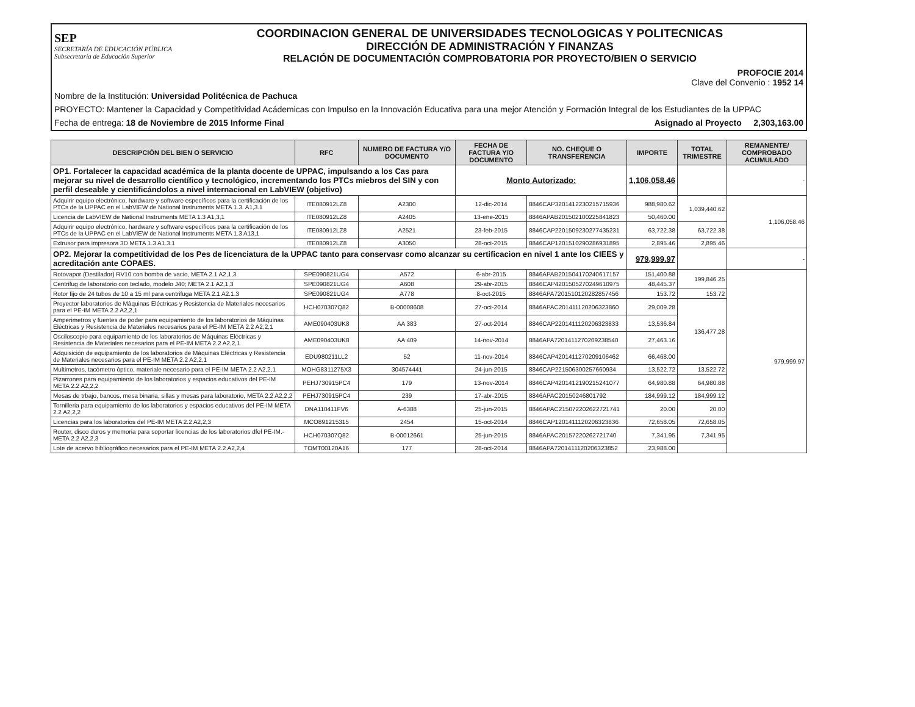SEP
SECRETARÍA DE EDUCACIÓN PÚBLICA
Subsecretaría de Educación Superior
COORDINACION GENERAL DE UNIVERSIDADES TECNOLOGICAS Y POLITECNICAS
DIRECCIÓN DE ADMINISTRACIÓN Y FINANZAS
RELACIÓN DE DOCUMENTACIÓN COMPROBATORIA POR PROYECTO/BIEN O SERVICIO
PROFOCIE 2014
Clave del Convenio : 1952 14
Nombre de la Institución: Universidad Politécnica de Pachuca
PROYECTO: Mantener la Capacidad y Competitividad Acádemicas con Impulso en la Innovación Educativa para una mejor Atención y Formación Integral de los Estudiantes de la UPPAC
Fecha de entrega: 18 de Noviembre de 2015 Informe Final Asignado al Proyecto 2,303,163.00
| DESCRIPCIÓN DEL BIEN O SERVICIO | RFC | NUMERO DE FACTURA Y/O DOCUMENTO | FECHA DE FACTURA Y/O DOCUMENTO | NO. CHEQUE O TRANSFERENCIA | IMPORTE | TOTAL TRIMESTRE | REMANENTE/ COMPROBADO ACUMULADO |
| --- | --- | --- | --- | --- | --- | --- | --- |
| OP1. Fortalecer la capacidad académica de la planta docente de UPPAC, impulsando a los Cas para mejorar su nivel de desarrollo científico y tecnológico, incrementando los PTCs miebros del SIN y con perfil deseable y cientificándolos a nivel internacional en LabVIEW (objetivo) | | | Monto Autorizado: | | 1,106,058.46 | | - |
| Adquirir equipo electrónico, hardware y software específicos para la certificación de los PTCs de la UPPAC en el LabVIEW de National Instruments META 1.3. A1,3.1 | ITE080912LZ8 | A2300 | 12-dic-2014 | 8846CAP3201412230215715936 | 988,980.62 | 1,039,440.62 | 1,106,058.46 |
| Licencia de LabVIEW de National Instruments META 1.3 A1,3,1 | ITE080912LZ8 | A2405 | 13-ene-2015 | 8846APAB201502100225841823 | 50,460.00 | | |
| Adquirir equipo electrónico, hardware y software específicos para la certificación de los PTCs de la UPPAC en el LabVIEW de National Instruments META 1.3 A13,1 | ITE080912LZ8 | A2521 | 23-feb-2015 | 8846CAP2201509230277435231 | 63,722.38 | 63,722.38 | |
| Extrusor para impresora 3D META 1.3 A1.3.1 | ITE080912LZ8 | A3050 | 28-oct-2015 | 8846CAP1201510290286931895 | 2,895.46 | 2,895.46 | |
| OP2. Mejorar la competitividad de los Pes de licenciatura de la UPPAC tanto para conservasr como alcanzar su certificacion en nivel 1 ante los CIEES y acreditación ante COPAES. | | | | | 979,999.97 | | - |
| Rotovapor (Destilador) RV10 con bomba de vacio, META 2.1 A2,1,3 | SPE090821UG4 | A572 | 6-abr-2015 | 8846APAB201504170240617157 | 151,400.88 | 199,846.25 | 979,999.97 |
| Centrifug de laboratorio con teclado, modelo J40; META 2.1 A2,1,3 | SPE090821UG4 | A608 | 29-abr-2015 | 8846CAP4201505270249610975 | 48,445.37 | | |
| Rotor fijo de 24 tubos de 10 a 15 ml para centrifuga META 2.1 A2.1.3 | SPE090821UG4 | A778 | 8-oct-2015 | 8846APA7201510120282857456 | 153.72 | 153.72 | |
| Proyector laboratorios de Máquinas Eléctricas y Resistencia de Materiales necesarios para el PE-IM META 2.2 A2,2,1 | HCH070307Q82 | B-00008608 | 27-oct-2014 | 8846APAC201411120206323860 | 29,009.28 | 136,477.28 | |
| Amperimetros y fuentes de poder para equipamiento de los laboratorios de Máquinas Eléctricas y Resistencia de Materiales necesarios para el PE-IM META 2.2 A2,2,1 | AME090403UK8 | AA 383 | 27-oct-2014 | 8846CAP2201411120206323833 | 13,536.84 | | |
| Osciloscopio para equipamiento de los laboratorios de Máquinas Eléctricas y Resistencia de Materiales necesarios para el PE-IM META 2.2 A2,2,1 | AME090403UK8 | AA 409 | 14-nov-2014 | 8846APA7201411270209238540 | 27,463.16 | | |
| Adquisición de equipamiento de los laboratorios de Máquinas Eléctricas y Resistencia de Materiales necesarios para el PE-IM META 2.2 A2,2,1 | EDU980211LL2 | 52 | 11-nov-2014 | 8846CAP4201411270209106462 | 66,468.00 | | |
| Multimetros, tacómetro óptico, materiale necesario para el PE-IM META 2.2 A2,2,1 | MOHG8311275X3 | 304574441 | 24-jun-2015 | 8846CAP221506300257660934 | 13,522.72 | 13,522.72 | |
| Pizarrones para equipamiento de los laboratorios y espacios educativos del PE-IM META 2.2 A2,2,2 | PEHJ730915PC4 | 179 | 13-nov-2014 | 8846CAP4201412190215241077 | 64,980.88 | 64,980.88 | |
| Mesas de trbajo, bancos, mesa binaria, sillas y mesas para laboratorio, META 2.2 A2,2,2 | PEHJ730915PC4 | 239 | 17-abr-2015 | 8846APAC20150246801792 | 184,999.12 | 184,999.12 | |
| Tornilleria para equipamiento de los laboratorios y espacios educativos del PE-IM META 2.2 A2,2,2 | DNA110411FV6 | A-6388 | 25-jun-2015 | 8846APAC215072202622721741 | 20.00 | 20.00 | |
| Licencias para los laboratorios del PE-IM META 2.2 A2,2,3 | MCO891215315 | 2454 | 15-oct-2014 | 8846CAP1201411120206323836 | 72,658.05 | 72,658.05 | |
| Router, disco duros y memoria para soportar licencias de los laboratorios dfel PE-IM.- META 2.2 A2,2,3 | HCH070307Q82 | B-00012661 | 25-jun-2015 | 8846APAC20157220262721740 | 7,341.95 | 7,341.95 | |
| Lote de acervo bibliográfico necesarios para el PE-IM META 2.2 A2,2,4 | TOMT00120A16 | 177 | 28-oct-2014 | 8846APA7201411120206323852 | 23,988.00 | | |